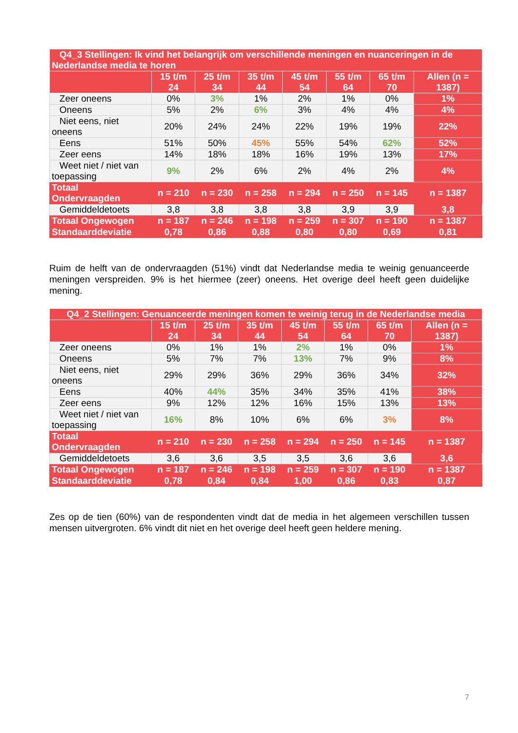| Q4_3 Stellingen: Ik vind het belangrijk om verschillende meningen en nuanceringen in de Nederlandse media te horen | | | | | | | |
| --- | --- | --- | --- | --- | --- | --- | --- |
| | 15 t/m 24 | 25 t/m 34 | 35 t/m 44 | 45 t/m 54 | 55 t/m 64 | 65 t/m 70 | Allen (n = 1387) |
| Zeer oneens | 0% | 3% | 1% | 2% | 1% | 0% | 1% |
| Oneens | 5% | 2% | 6% | 3% | 4% | 4% | 4% |
| Niet eens, niet oneens | 20% | 24% | 24% | 22% | 19% | 19% | 22% |
| Eens | 51% | 50% | 45% | 55% | 54% | 62% | 52% |
| Zeer eens | 14% | 18% | 18% | 16% | 19% | 13% | 17% |
| Weet niet / niet van toepassing | 9% | 2% | 6% | 2% | 4% | 2% | 4% |
| Totaal Ondervraagden | n = 210 | n = 230 | n = 258 | n = 294 | n = 250 | n = 145 | n = 1387 |
| Gemiddeldetoets | 3,8 | 3,8 | 3,8 | 3,8 | 3,9 | 3,9 | 3,8 |
| Totaal Ongewogen | n = 187 | n = 246 | n = 198 | n = 259 | n = 307 | n = 190 | n = 1387 |
| Standaarddeviatie | 0,78 | 0,86 | 0,88 | 0,80 | 0,80 | 0,69 | 0,81 |
Ruim de helft van de ondervraagden (51%) vindt dat Nederlandse media te weinig genuanceerde meningen verspreiden. 9% is het hiermee (zeer) oneens. Het overige deel heeft geen duidelijke mening.
| Q4_2 Stellingen: Genuanceerde meningen komen te weinig terug in de Nederlandse media | | | | | | | |
| --- | --- | --- | --- | --- | --- | --- | --- |
| | 15 t/m 24 | 25 t/m 34 | 35 t/m 44 | 45 t/m 54 | 55 t/m 64 | 65 t/m 70 | Allen (n = 1387) |
| Zeer oneens | 0% | 1% | 1% | 2% | 1% | 0% | 1% |
| Oneens | 5% | 7% | 7% | 13% | 7% | 9% | 8% |
| Niet eens, niet oneens | 29% | 29% | 36% | 29% | 36% | 34% | 32% |
| Eens | 40% | 44% | 35% | 34% | 35% | 41% | 38% |
| Zeer eens | 9% | 12% | 12% | 16% | 15% | 13% | 13% |
| Weet niet / niet van toepassing | 16% | 8% | 10% | 6% | 6% | 3% | 8% |
| Totaal Ondervraagden | n = 210 | n = 230 | n = 258 | n = 294 | n = 250 | n = 145 | n = 1387 |
| Gemiddeldetoets | 3,6 | 3,6 | 3,5 | 3,5 | 3,6 | 3,6 | 3,6 |
| Totaal Ongewogen | n = 187 | n = 246 | n = 198 | n = 259 | n = 307 | n = 190 | n = 1387 |
| Standaarddeviatie | 0,78 | 0,84 | 0,84 | 1,00 | 0,86 | 0,83 | 0,87 |
Zes op de tien (60%) van de respondenten vindt dat de media in het algemeen verschillen tussen mensen uitvergroten. 6% vindt dit niet en het overige deel heeft geen heldere mening.
7